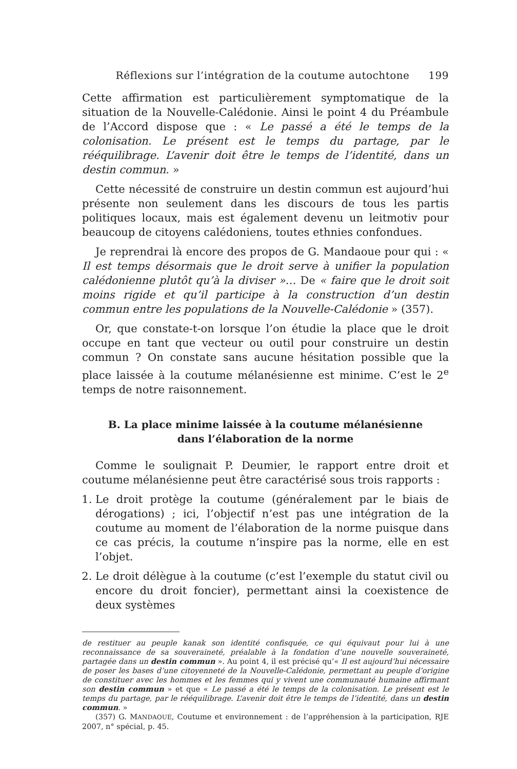Réflexions sur l’intégration de la coutume autochtone 199
Cette affirmation est particulièrement symptomatique de la situation de la Nouvelle-Calédonie. Ainsi le point 4 du Préambule de l’Accord dispose que : « Le passé a été le temps de la colonisation. Le présent est le temps du partage, par le rééquilibrage. L’avenir doit être le temps de l’identité, dans un destin commun. »
Cette nécessité de construire un destin commun est aujourd’hui présente non seulement dans les discours de tous les partis politiques locaux, mais est également devenu un leitmotiv pour beaucoup de citoyens calédoniens, toutes ethnies confondues.
Je reprendrai là encore des propos de G. Mandaoue pour qui : « Il est temps désormais que le droit serve à unifier la population calédonienne plutôt qu’à la diviser »… De « faire que le droit soit moins rigide et qu’il participe à la construction d’un destin commun entre les populations de la Nouvelle-Calédonie » (357).
Or, que constate-t-on lorsque l’on étudie la place que le droit occupe en tant que vecteur ou outil pour construire un destin commun ? On constate sans aucune hésitation possible que la place laissée à la coutume mélanésienne est minime. C’est le 2<sup>e</sup> temps de notre raisonnement.
B. La place minime laissée à la coutume mélanésienne
dans l’élaboration de la norme
Comme le soulignait P. Deumier, le rapport entre droit et coutume mélanésienne peut être caractérisé sous trois rapports :
1. Le droit protège la coutume (généralement par le biais de dérogations) ; ici, l’objectif n’est pas une intégration de la coutume au moment de l’élaboration de la norme puisque dans ce cas précis, la coutume n’inspire pas la norme, elle en est l’objet.
2. Le droit délègue à la coutume (c’est l’exemple du statut civil ou encore du droit foncier), permettant ainsi la coexistence de deux systèmes
de restituer au peuple kanak son identité confisquée, ce qui équivaut pour lui à une reconnaissance de sa souveraineté, préalable à la fondation d’une nouvelle souveraineté, partagée dans un destin commun ». Au point 4, il est précisé qu’« Il est aujourd’hui nécessaire de poser les bases d’une citoyenneté de la Nouvelle-Calédonie, permettant au peuple d’origine de constituer avec les hommes et les femmes qui y vivent une communauté humaine affirmant son destin commun » et que « Le passé a été le temps de la colonisation. Le présent est le temps du partage, par le rééquilibrage. L’avenir doit être le temps de l’identité, dans un destin commun. »
(357) G. MANDAOUE, Coutume et environnement : de l’appréhension à la participation, RJE 2007, n° spécial, p. 45.